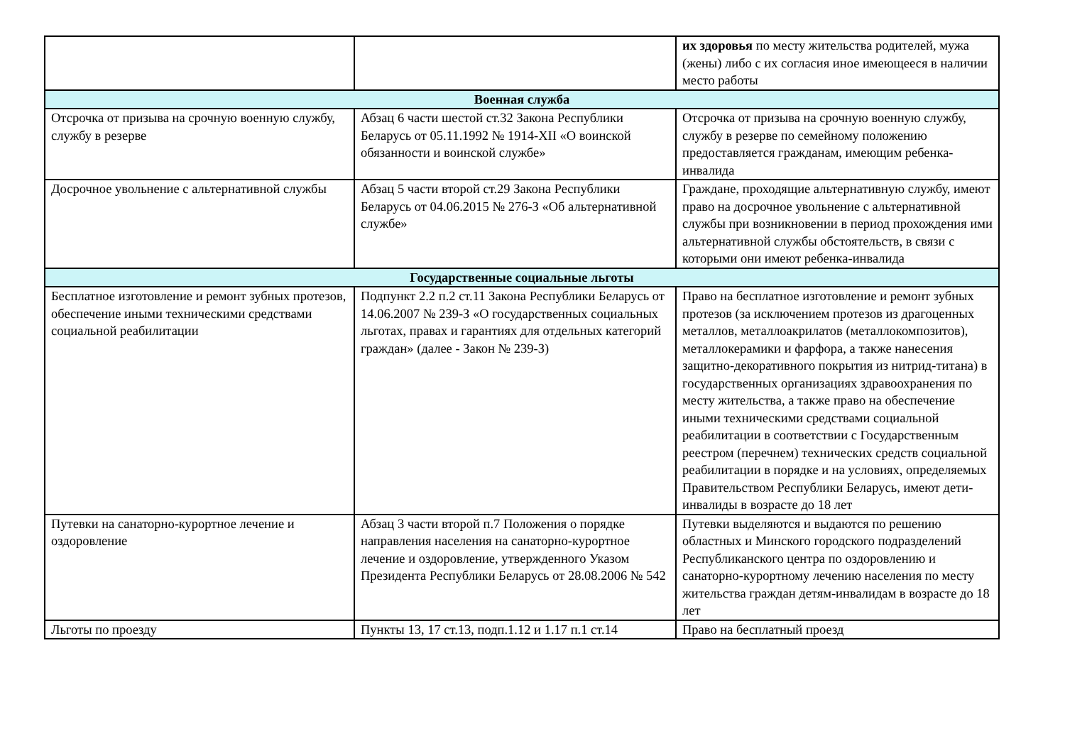| | | их здоровья по месту жительства родителей, мужа (жены) либо с их согласия иное имеющееся в наличии место работы |
| Военная служба | | |
| Отсрочка от призыва на срочную военную службу, службу в резерве | Абзац 6 части шестой ст.32 Закона Республики Беларусь от 05.11.1992 № 1914-XII «О воинской обязанности и воинской службе» | Отсрочка от призыва на срочную военную службу, службу в резерве по семейному положению предоставляется гражданам, имеющим ребенка-инвалида |
| Досрочное увольнение с альтернативной службы | Абзац 5 части второй ст.29 Закона Республики Беларусь от 04.06.2015 № 276-З «Об альтернативной службе» | Граждане, проходящие альтернативную службу, имеют право на досрочное увольнение с альтернативной службы при возникновении в период прохождения ими альтернативной службы обстоятельств, в связи с которыми они имеют ребенка-инвалида |
| Государственные социальные льготы | | |
| Бесплатное изготовление и ремонт зубных протезов, обеспечение иными техническими средствами социальной реабилитации | Подпункт 2.2 п.2 ст.11 Закона Республики Беларусь от 14.06.2007 № 239-З «О государственных социальных льготах, правах и гарантиях для отдельных категорий граждан» (далее - Закон № 239-З) | Право на бесплатное изготовление и ремонт зубных протезов (за исключением протезов из драгоценных металлов, металлоакрилатов (металлокомпозитов), металлокерамики и фарфора, а также нанесения защитно-декоративного покрытия из нитрид-титана) в государственных организациях здравоохранения по месту жительства, а также право на обеспечение иными техническими средствами социальной реабилитации в соответствии с Государственным реестром (перечнем) технических средств социальной реабилитации в порядке и на условиях, определяемых Правительством Республики Беларусь, имеют дети-инвалиды в возрасте до 18 лет |
| Путевки на санаторно-курортное лечение и оздоровление | Абзац 3 части второй п.7 Положения о порядке направления населения на санаторно-курортное лечение и оздоровление, утвержденного Указом Президента Республики Беларусь от 28.08.2006 № 542 | Путевки выделяются и выдаются по решению областных и Минского городского подразделений Республиканского центра по оздоровлению и санаторно-курортному лечению населения по месту жительства граждан детям-инвалидам в возрасте до 18 лет |
| Льготы по проезду | Пункты 13, 17 ст.13, подп.1.12 и 1.17 п.1 ст.14 | Право на бесплатный проезд |